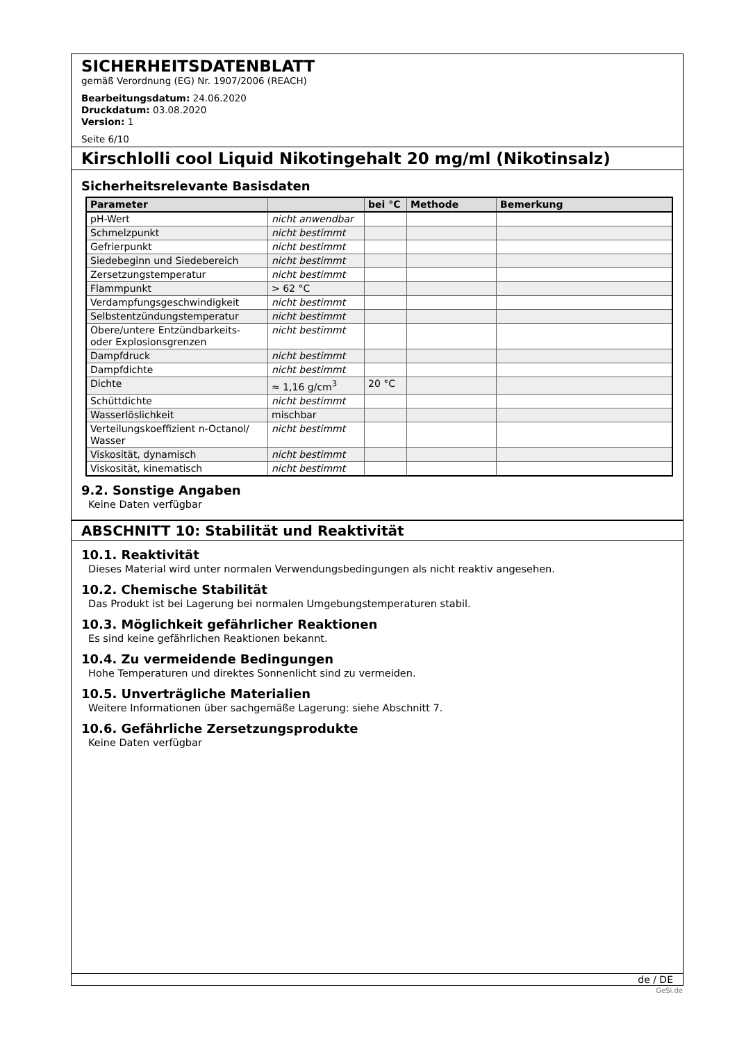SICHERHEITSDATENBLATT
gemäß Verordnung (EG) Nr. 1907/2006 (REACH)
Bearbeitungsdatum: 24.06.2020
Druckdatum: 03.08.2020
Version: 1
Seite 6/10
Kirschlolli cool Liquid Nikotingehalt 20 mg/ml (Nikotinsalz)
Sicherheitsrelevante Basisdaten
| Parameter | | bei °C | Methode | Bemerkung |
| --- | --- | --- | --- | --- |
| pH-Wert | nicht anwendbar | | | |
| Schmelzpunkt | nicht bestimmt | | | |
| Gefrierpunkt | nicht bestimmt | | | |
| Siedebeginn und Siedebereich | nicht bestimmt | | | |
| Zersetzungstemperatur | nicht bestimmt | | | |
| Flammpunkt | > 62 °C | | | |
| Verdampfungsgeschwindigkeit | nicht bestimmt | | | |
| Selbstentzündungstemperatur | nicht bestimmt | | | |
| Obere/untere Entzündbarkeits- oder Explosionsgrenzen | nicht bestimmt | | | |
| Dampfdruck | nicht bestimmt | | | |
| Dampfdichte | nicht bestimmt | | | |
| Dichte | ≈ 1,16 g/cm<sup>3</sup> | 20 °C | | |
| Schüttdichte | nicht bestimmt | | | |
| Wasserlöslichkeit | mischbar | | | |
| Verteilungskoeffizient n-Octanol/ Wasser | nicht bestimmt | | | |
| Viskosität, dynamisch | nicht bestimmt | | | |
| Viskosität, kinematisch | nicht bestimmt | | | |
9.2. Sonstige Angaben
Keine Daten verfügbar
ABSCHNITT 10: Stabilität und Reaktivität
10.1. Reaktivität
Dieses Material wird unter normalen Verwendungsbedingungen als nicht reaktiv angesehen.
10.2. Chemische Stabilität
Das Produkt ist bei Lagerung bei normalen Umgebungstemperaturen stabil.
10.3. Möglichkeit gefährlicher Reaktionen
Es sind keine gefährlichen Reaktionen bekannt.
10.4. Zu vermeidende Bedingungen
Hohe Temperaturen und direktes Sonnenlicht sind zu vermeiden.
10.5. Unverträgliche Materialien
Weitere Informationen über sachgemäße Lagerung: siehe Abschnitt 7.
10.6. Gefährliche Zersetzungsprodukte
Keine Daten verfügbar
de / DE
GeSi.de